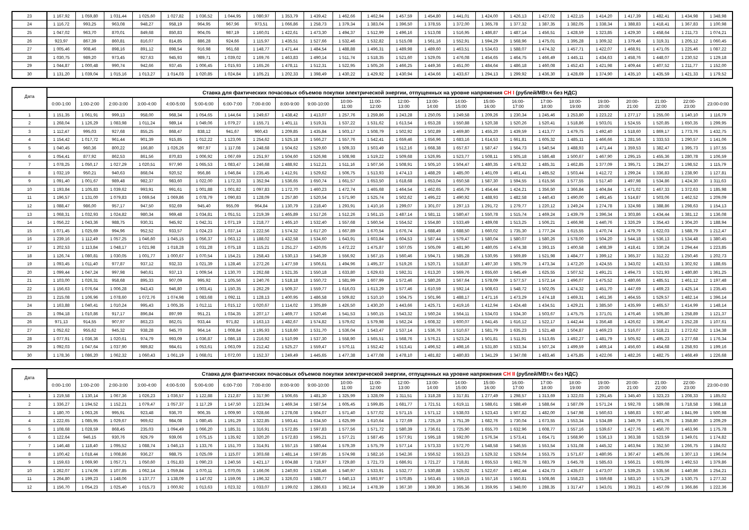| 23 | 1 167,92 | 1 059,80 | 1 031,44 | 1 025,60 | 1 027,82 | 1 036,52 | 1 044,95 | 1 080,97 | 1 353,79 | 1 439,42 | 1 462,66 | 1 462,94 | 1 457,59 | 1 454,80 | 1 441,01 | 1 424,00 | 1 426,13 | 1 427,02 | 1 422,15 | 1 414,20 | 1 417,39 | 1 482,41 | 1 434,98 | 1 348,98 |
| 24 | 1 116,72 | 993,25 | 963,08 | 948,27 | 958,19 | 964,95 | 967,96 | 973,51 | 1 066,86 | 1 258,73 | 1 379,34 | 1 383,04 | 1 396,50 | 1 378,55 | 1 372,00 | 1 365,78 | 1 377,32 | 1 387,35 | 1 382,05 | 1 338,34 | 1 388,83 | 1 418,41 | 1 367,83 | 1 100,98 |
| 25 | 1 047,02 | 963,70 | 870,01 | 849,68 | 850,83 | 904,05 | 987,19 | 1 160,01 | 1 422,61 | 1 473,30 | 1 494,37 | 1 512,99 | 1 496,16 | 1 513,08 | 1 516,95 | 1 486,87 | 1 487,14 | 1 456,51 | 1 428,59 | 1 323,85 | 1 429,30 | 1 458,64 | 1 211,73 | 1 074,21 |
| 26 | 923,97 | 867,39 | 860,81 | 816,07 | 814,85 | 886,28 | 924,66 | 1 115,97 | 1 435,51 | 1 527,66 | 1 532,46 | 1 532,82 | 1 515,08 | 1 561,16 | 1 552,91 | 1 594,29 | 1 568,96 | 1 475,01 | 1 395,28 | 1 309,32 | 1 379,46 | 1 319,31 | 1 205,12 | 1 060,45 |
| 27 | 1 005,46 | 908,46 | 898,16 | 891,12 | 898,54 | 916,98 | 961,68 | 1 148,77 | 1 471,44 | 1 484,54 | 1 488,88 | 1 496,31 | 1 489,98 | 1 489,60 | 1 463,51 | 1 534,63 | 1 588,07 | 1 474,32 | 1 457,71 | 1 422,07 | 1 468,91 | 1 471,05 | 1 225,46 | 1 087,22 |
| 28 | 1 030,75 | 989,20 | 973,45 | 927,63 | 945,93 | 989,71 | 1 039,02 | 1 169,76 | 1 463,83 | 1 490,14 | 1 511,74 | 1 518,35 | 1 521,60 | 1 529,05 | 1 476,08 | 1 454,65 | 1 464,75 | 1 466,49 | 1 445,11 | 1 434,63 | 1 458,76 | 1 448,07 | 1 230,52 | 1 129,18 |
| 29 | 1 044,87 | 1 000,48 | 990,74 | 942,66 | 937,45 | 1 006,45 | 1 015,93 | 1 165,26 | 1 478,11 | 1 512,31 | 1 522,95 | 1 505,26 | 1 466,25 | 1 449,36 | 1 451,00 | 1 484,64 | 1 486,18 | 1 460,08 | 1 452,43 | 1 421,98 | 1 409,44 | 1 407,52 | 1 211,77 | 1 152,00 |
| 30 | 1 131,20 | 1 039,04 | 1 015,16 | 1 013,27 | 1 014,03 | 1 020,85 | 1 024,84 | 1 105,21 | 1 202,33 | 1 398,49 | 1 430,22 | 1 429,92 | 1 430,94 | 1 434,66 | 1 433,67 | 1 294,13 | 1 299,92 | 1 436,30 | 1 428,69 | 1 374,90 | 1 435,10 | 1 435,59 | 1 421,33 | 1 179,52 |
| Дата | Ставка для фактических почасовых объемов покупки электрической энергии, отпущенных на уровне напряжения СН I (рублей/МВт.ч без НДС) | | | | | | | | | | | | | | | | | | | | | | | |
| --- | --- | --- | --- | --- | --- | --- | --- | --- | --- | --- | --- | --- | --- | --- | --- | --- | --- | --- | --- | --- | --- | --- | --- | --- |
| | 0:00-1:00 | 1:00-2:00 | 2:00-3:00 | 3:00-4:00 | 4:00-5:00 | 5:00-6:00 | 6:00-7:00 | 7:00-8:00 | 8:00-9:00 | 9:00-10:00 | 10:00- 11:00 | 11:00- 12:00 | 12:00- 13:00 | 13:00- 14:00 | 14:00- 15:00 | 15:00- 16:00 | 16:00- 17:00 | 17:00- 18:00 | 18:00- 19:00 | 19:00- 20:00 | 20:00- 21:00 | 21:00- 22:00 | 22:00- 23:00 | 23:00-0:00 |
| 1 | 1 151,35 | 1 061,91 | 999,13 | 958,00 | 968,34 | 1 054,65 | 1 144,64 | 1 249,67 | 1 438,42 | 1 413,07 | 1 257,76 | 1 259,86 | 1 243,28 | 1 250,05 | 1 249,58 | 1 209,26 | 1 230,34 | 1 245,46 | 1 253,80 | 1 223,22 | 1 277,17 | 1 255,00 | 1 140,10 | 1 116,79 |
| 2 | 1 268,04 | 1 126,29 | 1 083,98 | 1 011,24 | 989,14 | 1 049,06 | 1 079,27 | 1 155,71 | 1 401,11 | 1 519,31 | 1 537,22 | 1 531,62 | 1 613,54 | 1 653,28 | 1 550,88 | 1 520,38 | 1 520,26 | 1 520,41 | 1 518,86 | 1 503,01 | 1 524,55 | 1 520,85 | 1 650,35 | 1 299,95 |
| 3 | 1 112,47 | 995,03 | 927,68 | 855,25 | 868,47 | 838,12 | 941,67 | 960,43 | 1 209,85 | 1 435,84 | 1 503,17 | 1 508,79 | 1 502,92 | 1 502,89 | 1 469,80 | 1 455,20 | 1 439,59 | 1 413,77 | 1 479,75 | 1 492,40 | 1 518,60 | 1 869,17 | 1 773,76 | 1 432,75 |
| 4 | 1 154,42 | 1 017,72 | 961,44 | 901,39 | 915,85 | 1 012,22 | 1 123,06 | 1 254,62 | 1 525,18 | 1 566,27 | 1 557,76 | 1 542,41 | 1 659,46 | 1 656,96 | 1 683,16 | 1 614,53 | 1 661,81 | 1 605,32 | 1 485,11 | 1 466,66 | 1 281,56 | 1 333,53 | 1 290,57 | 1 141,06 |
| 5 | 1 040,45 | 960,36 | 800,22 | 166,80 | 1 026,26 | 997,97 | 1 117,08 | 1 248,68 | 1 504,62 | 1 529,60 | 1 509,33 | 1 503,49 | 1 512,16 | 1 668,38 | 1 657,67 | 1 587,47 | 1 564,73 | 1 540,54 | 1 488,93 | 1 471,44 | 1 359,53 | 1 382,47 | 1 395,73 | 1 107,55 |
| 6 | 1 054,41 | 877,92 | 862,53 | 861,56 | 870,83 | 1 006,92 | 1 067,69 | 1 251,97 | 1 504,60 | 1 526,98 | 1 508,98 | 1 519,22 | 1 509,68 | 1 526,95 | 1 523,77 | 1 508,11 | 1 505,18 | 1 586,48 | 1 500,67 | 1 467,90 | 1 295,15 | 1 455,36 | 1 280,78 | 1 106,59 |
| 7 | 1 078,25 | 1 050,17 | 1 027,29 | 1 020,51 | 977,90 | 1 065,53 | 1 083,47 | 1 246,68 | 1 488,92 | 1 512,21 | 1 511,16 | 1 507,56 | 1 508,91 | 1 505,10 | 1 504,47 | 1 480,35 | 1 478,32 | 1 485,31 | 1 462,85 | 1 377,09 | 1 395,71 | 1 284,27 | 1 198,52 | 1 115,79 |
| 8 | 1 032,19 | 950,21 | 940,63 | 868,04 | 920,52 | 956,86 | 1 046,84 | 1 235,45 | 1 412,91 | 1 529,62 | 1 506,75 | 1 513,93 | 1 474,13 | 1 488,29 | 1 485,00 | 1 461,09 | 1 461,41 | 1 485,52 | 1 503,44 | 1 412,72 | 1 299,24 | 1 336,83 | 1 238,90 | 1 127,81 |
| 9 | 1 091,40 | 1 001,67 | 989,48 | 982,37 | 983,60 | 1 022,00 | 1 172,33 | 1 352,94 | 1 536,65 | 1 650,74 | 1 661,57 | 1 653,50 | 1 618,68 | 1 653,04 | 1 650,58 | 1 587,30 | 1 594,55 | 1 615,56 | 1 577,55 | 1 517,40 | 1 497,98 | 1 534,86 | 1 424,30 | 1 311,63 |
| 10 | 1 193,84 | 1 105,83 | 1 039,62 | 993,91 | 991,61 | 1 001,88 | 1 001,82 | 1 097,83 | 1 172,70 | 1 460,23 | 1 472,74 | 1 465,68 | 1 464,54 | 1 462,65 | 1 456,79 | 1 454,44 | 1 424,21 | 1 356,50 | 1 366,84 | 1 404,84 | 1 471,02 | 1 467,33 | 1 372,63 | 1 185,98 |
| 11 | 1 196,57 | 1 131,00 | 1 079,83 | 1 069,54 | 1 069,86 | 1 078,79 | 1 090,83 | 1 128,09 | 1 257,80 | 1 520,54 | 1 571,90 | 1 525,74 | 1 502,62 | 1 495,22 | 1 490,92 | 1 488,93 | 1 482,58 | 1 440,43 | 1 490,00 | 1 491,45 | 1 514,87 | 1 503,06 | 1 462,52 | 1 209,09 |
| 12 | 1 088,47 | 986,00 | 957,17 | 947,50 | 932,69 | 945,40 | 955,09 | 964,84 | 1 130,79 | 1 218,40 | 1 293,91 | 1 410,16 | 1 299,07 | 1 301,07 | 1 297,13 | 1 291,72 | 1 279,77 | 1 220,12 | 1 249,24 | 1 274,78 | 1 324,98 | 1 388,86 | 1 298,63 | 1 154,13 |
| 13 | 1 068,31 | 1 032,93 | 1 024,82 | 980,34 | 969,48 | 1 034,81 | 1 051,51 | 1 219,39 | 1 465,89 | 1 517,26 | 1 512,26 | 1 561,15 | 1 487,14 | 1 581,11 | 1 580,47 | 1 550,78 | 1 515,74 | 1 469,24 | 1 439,79 | 1 396,34 | 1 303,86 | 1 434,44 | 1 381,12 | 1 136,08 |
| 14 | 1 056,22 | 1 043,36 | 988,75 | 930,31 | 945,92 | 1 042,31 | 1 071,19 | 1 218,77 | 1 465,10 | 1 532,40 | 1 557,68 | 1 560,54 | 1 554,52 | 1 554,80 | 1 533,49 | 1 489,08 | 1 513,25 | 1 506,21 | 1 466,98 | 1 440,76 | 1 326,29 | 1 354,43 | 1 304,20 | 1 188,94 |
| 15 | 1 071,45 | 1 025,69 | 994,96 | 952,52 | 933,57 | 1 024,23 | 1 037,14 | 1 222,56 | 1 574,32 | 1 617,20 | 1 667,89 | 1 670,54 | 1 676,74 | 1 688,49 | 1 688,50 | 1 660,02 | 1 735,30 | 1 777,24 | 1 615,55 | 1 470,74 | 1 479,79 | 1 622,03 | 1 588,79 | 1 212,47 |
| 16 | 1 239,16 | 1 112,49 | 1 057,25 | 1 046,60 | 1 045,15 | 1 056,37 | 1 063,12 | 1 188,02 | 1 432,58 | 1 534,60 | 1 643,91 | 1 603,84 | 1 604,53 | 1 587,44 | 1 579,47 | 1 580,04 | 1 580,07 | 1 580,26 | 1 578,00 | 1 504,20 | 1 544,18 | 1 536,13 | 1 534,48 | 1 380,45 |
| 17 | 1 202,53 | 1 113,84 | 1 048,17 | 1 021,98 | 1 018,28 | 1 031,28 | 1 075,18 | 1 115,21 | 1 251,27 | 1 420,05 | 1 472,22 | 1 475,87 | 1 507,05 | 1 505,09 | 1 481,90 | 1 480,05 | 1 474,38 | 1 393,15 | 1 400,58 | 1 408,39 | 1 418,41 | 1 330,24 | 1 294,44 | 1 223,85 |
| 18 | 1 126,74 | 1 080,81 | 1 030,05 | 1 001,77 | 1 000,67 | 1 070,54 | 1 154,21 | 1 258,43 | 1 530,13 | 1 546,39 | 1 556,92 | 1 567,15 | 1 560,46 | 1 594,71 | 1 585,28 | 1 530,95 | 1 569,89 | 1 521,98 | 1 484,77 | 1 399,12 | 1 365,37 | 1 312,22 | 1 250,46 | 1 202,73 |
| 19 | 1 093,45 | 1 011,40 | 977,87 | 937,12 | 932,33 | 1 021,39 | 1 128,46 | 1 272,26 | 1 477,59 | 1 506,61 | 1 494,96 | 1 495,37 | 1 519,26 | 1 520,71 | 1 518,87 | 1 497,30 | 1 505,79 | 1 473,34 | 1 472,20 | 1 424,55 | 1 343,02 | 1 433,53 | 1 302,92 | 1 188,65 |
| 20 | 1 099,44 | 1 047,24 | 997,98 | 940,61 | 937,13 | 1 009,54 | 1 130,70 | 1 262,68 | 1 521,35 | 1 550,18 | 1 633,80 | 1 629,63 | 1 592,31 | 1 613,20 | 1 569,76 | 1 655,60 | 1 645,49 | 1 625,55 | 1 507,52 | 1 491,21 | 1 494,73 | 1 521,93 | 1 480,80 | 1 361,25 |
| 21 | 1 103,00 | 1 026,31 | 958,68 | 895,33 | 907,09 | 995,92 | 1 105,56 | 1 240,76 | 1 518,18 | 1 550,72 | 1 581,99 | 1 607,99 | 1 572,46 | 1 580,26 | 1 567,64 | 1 578,09 | 1 577,57 | 1 572,14 | 1 496,07 | 1 475,52 | 1 480,66 | 1 485,51 | 1 461,12 | 1 197,48 |
| 22 | 1 156,63 | 1 076,64 | 1 006,28 | 943,43 | 946,80 | 1 003,41 | 1 150,35 | 1 262,29 | 1 509,37 | 1 559,77 | 1 616,03 | 1 613,29 | 1 577,46 | 1 610,59 | 1 592,14 | 1 508,63 | 1 548,72 | 1 502,05 | 1 474,32 | 1 451,70 | 1 447,69 | 1 469,23 | 1 425,14 | 1 235,45 |
| 23 | 1 215,08 | 1 106,96 | 1 078,60 | 1 072,76 | 1 074,98 | 1 083,68 | 1 092,11 | 1 128,13 | 1 400,95 | 1 486,58 | 1 509,82 | 1 510,10 | 1 504,75 | 1 501,96 | 1 488,17 | 1 471,16 | 1 473,29 | 1 474,18 | 1 469,31 | 1 461,36 | 1 464,55 | 1 529,57 | 1 482,14 | 1 396,14 |
| 24 | 1 163,88 | 1 040,41 | 1 010,24 | 995,43 | 1 005,35 | 1 012,11 | 1 015,12 | 1 020,67 | 1 114,02 | 1 305,89 | 1 426,50 | 1 430,20 | 1 443,66 | 1 425,71 | 1 419,16 | 1 412,94 | 1 424,48 | 1 434,51 | 1 429,21 | 1 385,50 | 1 435,99 | 1 465,57 | 1 414,99 | 1 148,14 |
| 25 | 1 094,18 | 1 010,86 | 917,17 | 896,84 | 897,99 | 951,21 | 1 034,35 | 1 207,17 | 1 469,77 | 1 520,46 | 1 541,53 | 1 560,15 | 1 543,32 | 1 560,24 | 1 564,11 | 1 534,03 | 1 534,30 | 1 503,67 | 1 475,75 | 1 371,01 | 1 476,46 | 1 505,80 | 1 258,89 | 1 121,37 |
| 26 | 971,13 | 914,55 | 907,97 | 863,23 | 862,01 | 933,44 | 971,82 | 1 163,13 | 1 482,67 | 1 574,82 | 1 579,62 | 1 579,98 | 1 562,24 | 1 608,32 | 1 600,07 | 1 641,45 | 1 616,12 | 1 522,17 | 1 442,44 | 1 356,48 | 1 426,62 | 1 366,47 | 1 252,28 | 1 107,61 |
| 27 | 1 052,62 | 955,62 | 945,32 | 938,28 | 945,70 | 964,14 | 1 008,84 | 1 195,93 | 1 518,60 | 1 531,70 | 1 536,04 | 1 543,47 | 1 537,14 | 1 536,76 | 1 510,67 | 1 581,79 | 1 635,23 | 1 521,48 | 1 504,87 | 1 469,23 | 1 516,07 | 1 518,21 | 1 272,62 | 1 134,38 |
| 28 | 1 077,91 | 1 036,36 | 1 020,61 | 974,79 | 993,09 | 1 036,87 | 1 086,18 | 1 216,92 | 1 510,99 | 1 537,30 | 1 558,90 | 1 565,51 | 1 568,76 | 1 576,21 | 1 523,24 | 1 501,81 | 1 511,91 | 1 513,65 | 1 492,27 | 1 481,79 | 1 505,92 | 1 495,23 | 1 277,68 | 1 176,34 |
| 29 | 1 092,03 | 1 047,64 | 1 037,90 | 989,82 | 984,61 | 1 053,61 | 1 063,09 | 1 212,42 | 1 525,27 | 1 559,47 | 1 570,11 | 1 552,42 | 1 513,41 | 1 496,52 | 1 498,16 | 1 531,80 | 1 533,34 | 1 507,24 | 1 499,59 | 1 469,14 | 1 456,60 | 1 454,68 | 1 258,93 | 1 199,16 |
| 30 | 1 178,36 | 1 086,20 | 1 062,32 | 1 060,43 | 1 061,19 | 1 068,01 | 1 072,00 | 1 152,37 | 1 249,49 | 1 445,65 | 1 477,38 | 1 477,08 | 1 478,10 | 1 481,82 | 1 480,83 | 1 341,29 | 1 347,08 | 1 483,46 | 1 475,85 | 1 422,06 | 1 482,26 | 1 482,75 | 1 468,49 | 1 226,68 |
| Дата | Ставка для фактических почасовых объемов покупки электрической энергии, отпущенных на уровне напряжения СН II (рублей/МВт.ч без НДС) | | | | | | | | | | | | | | | | | | | | | | | |
| --- | --- | --- | --- | --- | --- | --- | --- | --- | --- | --- | --- | --- | --- | --- | --- | --- | --- | --- | --- | --- | --- | --- | --- | --- |
| | 0:00-1:00 | 1:00-2:00 | 2:00-3:00 | 3:00-4:00 | 4:00-5:00 | 5:00-6:00 | 6:00-7:00 | 7:00-8:00 | 8:00-9:00 | 9:00-10:00 | 10:00- 11:00 | 11:00- 12:00 | 12:00- 13:00 | 13:00- 14:00 | 14:00- 15:00 | 15:00- 16:00 | 16:00- 17:00 | 17:00- 18:00 | 18:00- 19:00 | 19:00- 20:00 | 20:00- 21:00 | 21:00- 22:00 | 22:00- 23:00 | 23:00-0:00 |
| 1 | 1 219,58 | 1 130,14 | 1 067,36 | 1 026,23 | 1 036,57 | 1 122,88 | 1 212,87 | 1 317,90 | 1 506,65 | 1 481,30 | 1 325,99 | 1 328,09 | 1 311,51 | 1 318,28 | 1 317,81 | 1 277,49 | 1 298,57 | 1 313,69 | 1 322,03 | 1 291,45 | 1 345,40 | 1 323,23 | 1 208,33 | 1 185,02 |
| 2 | 1 336,27 | 1 194,52 | 1 152,21 | 1 079,47 | 1 057,37 | 1 117,29 | 1 147,50 | 1 223,94 | 1 469,34 | 1 587,54 | 1 605,45 | 1 599,85 | 1 681,77 | 1 721,51 | 1 619,11 | 1 588,61 | 1 588,49 | 1 588,64 | 1 587,09 | 1 571,24 | 1 592,78 | 1 589,08 | 1 718,58 | 1 368,18 |
| 3 | 1 180,70 | 1 063,26 | 995,91 | 923,48 | 936,70 | 906,35 | 1 009,90 | 1 028,66 | 1 278,08 | 1 504,07 | 1 571,40 | 1 577,02 | 1 571,15 | 1 571,12 | 1 538,03 | 1 523,43 | 1 507,82 | 1 482,00 | 1 547,98 | 1 560,63 | 1 586,83 | 1 937,40 | 1 841,99 | 1 500,98 |
| 4 | 1 222,65 | 1 085,95 | 1 029,67 | 969,62 | 984,08 | 1 080,45 | 1 191,29 | 1 322,85 | 1 593,41 | 1 634,50 | 1 625,99 | 1 610,64 | 1 727,69 | 1 725,19 | 1 751,39 | 1 682,76 | 1 730,04 | 1 673,55 | 1 553,34 | 1 534,89 | 1 349,79 | 1 401,76 | 1 358,80 | 1 209,29 |
| 5 | 1 108,68 | 1 028,59 | 868,45 | 235,03 | 1 094,49 | 1 066,20 | 1 185,31 | 1 316,91 | 1 572,85 | 1 597,83 | 1 577,56 | 1 571,72 | 1 580,39 | 1 736,61 | 1 725,90 | 1 655,70 | 1 632,96 | 1 608,77 | 1 557,16 | 1 539,67 | 1 427,76 | 1 450,70 | 1 463,96 | 1 175,78 |
| 6 | 1 122,64 | 946,15 | 930,76 | 929,79 | 939,06 | 1 075,15 | 1 135,92 | 1 320,20 | 1 572,83 | 1 595,21 | 1 577,21 | 1 587,45 | 1 577,91 | 1 595,18 | 1 592,00 | 1 576,34 | 1 573,41 | 1 654,71 | 1 568,90 | 1 536,13 | 1 363,38 | 1 523,59 | 1 349,01 | 1 174,82 |
| 7 | 1 146,48 | 1 118,40 | 1 095,52 | 1 088,74 | 1 046,13 | 1 133,76 | 1 151,70 | 1 314,91 | 1 557,15 | 1 580,44 | 1 579,39 | 1 575,79 | 1 577,14 | 1 573,33 | 1 572,70 | 1 548,58 | 1 546,55 | 1 553,54 | 1 531,08 | 1 445,32 | 1 463,94 | 1 352,50 | 1 266,75 | 1 184,02 |
| 8 | 1 100,42 | 1 018,44 | 1 008,86 | 936,27 | 988,75 | 1 025,09 | 1 115,07 | 1 303,68 | 1 481,14 | 1 597,85 | 1 574,98 | 1 582,16 | 1 542,36 | 1 556,52 | 1 553,23 | 1 529,32 | 1 529,64 | 1 553,75 | 1 571,67 | 1 480,95 | 1 367,47 | 1 405,06 | 1 307,13 | 1 196,04 |
| 9 | 1 159,63 | 1 069,90 | 1 057,71 | 1 050,60 | 1 051,83 | 1 090,23 | 1 240,56 | 1 421,17 | 1 604,88 | 1 718,97 | 1 729,80 | 1 721,73 | 1 686,91 | 1 721,27 | 1 718,81 | 1 655,53 | 1 662,78 | 1 683,79 | 1 645,78 | 1 585,63 | 1 566,21 | 1 603,09 | 1 492,53 | 1 379,86 |
| 10 | 1 262,07 | 1 174,06 | 1 107,85 | 1 062,14 | 1 059,84 | 1 070,11 | 1 070,05 | 1 166,06 | 1 240,93 | 1 528,46 | 1 540,97 | 1 533,91 | 1 532,77 | 1 530,88 | 1 525,02 | 1 522,67 | 1 492,44 | 1 424,73 | 1 435,07 | 1 473,07 | 1 539,25 | 1 535,56 | 1 440,86 | 1 254,21 |
| 11 | 1 264,80 | 1 199,23 | 1 148,06 | 1 137,77 | 1 138,09 | 1 147,02 | 1 159,06 | 1 196,32 | 1 326,03 | 1 588,77 | 1 640,13 | 1 593,97 | 1 570,85 | 1 563,45 | 1 559,15 | 1 557,16 | 1 550,81 | 1 508,66 | 1 558,23 | 1 559,68 | 1 583,10 | 1 571,29 | 1 530,75 | 1 277,32 |
| 12 | 1 156,70 | 1 054,23 | 1 025,40 | 1 015,73 | 1 000,92 | 1 013,63 | 1 023,32 | 1 033,07 | 1 199,02 | 1 286,63 | 1 362,14 | 1 478,39 | 1 367,30 | 1 369,30 | 1 365,36 | 1 359,95 | 1 348,00 | 1 288,35 | 1 317,47 | 1 343,01 | 1 393,21 | 1 457,09 | 1 366,86 | 1 222,36 |